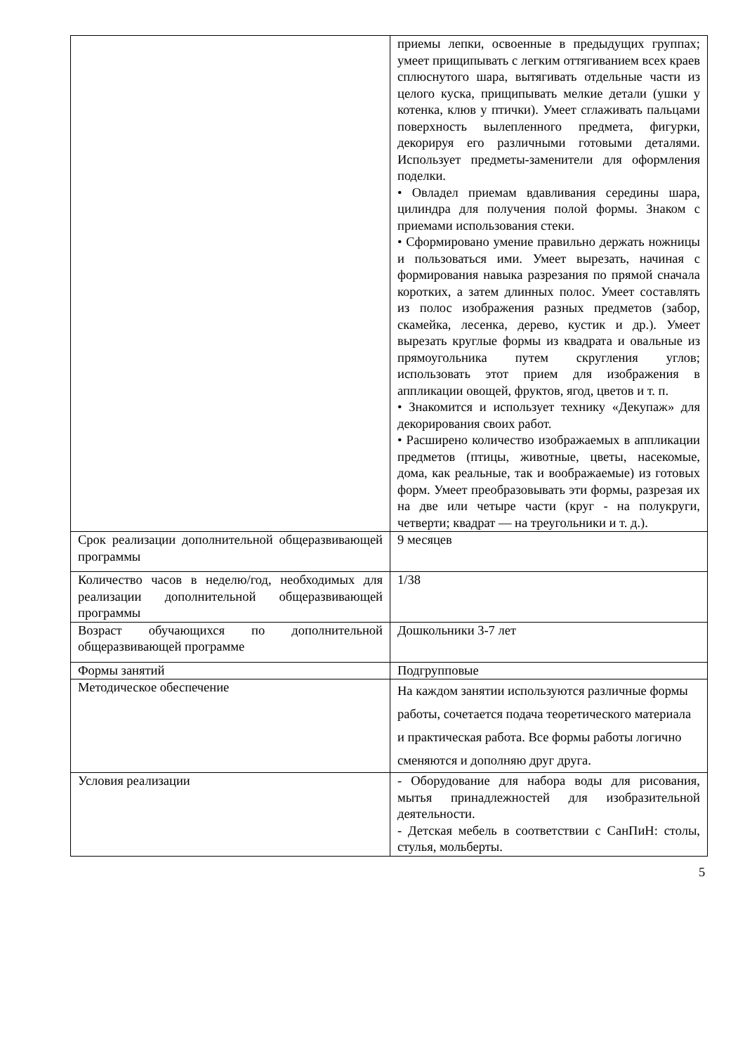| | приемы лепки, освоенные в предыдущих группах; умеет прищипывать с легким оттягиванием всех краев сплюснутого шара, вытягивать отдельные части из целого куска, прищипывать мелкие детали (ушки у котенка, клюв у птички). Умеет сглаживать пальцами поверхность вылепленного предмета, фигурки, декорируя его различными готовыми деталями. Использует предметы-заменители для оформления поделки. • Овладел приемам вдавливания середины шара, цилиндра для получения полой формы. Знаком с приемами использования стеки. • Сформировано умение правильно держать ножницы и пользоваться ими. Умеет вырезать, начиная с формирования навыка разрезания по прямой сначала коротких, а затем длинных полос. Умеет составлять из полос изображения разных предметов (забор, скамейка, лесенка, дерево, кустик и др.). Умеет вырезать круглые формы из квадрата и овальные из прямоугольника путем скругления углов; использовать этот прием для изображения в аппликации овощей, фруктов, ягод, цветов и т. п. • Знакомится и использует технику «Декупаж» для декорирования своих работ. • Расширено количество изображаемых в аппликации предметов (птицы, животные, цветы, насекомые, дома, как реальные, так и воображаемые) из готовых форм. Умеет преобразовывать эти формы, разрезая их на две или четыре части (круг - на полукруги, четверти; квадрат — на треугольники и т. д.). |
| Срок реализации дополнительной общеразвивающей программы | 9 месяцев |
| Количество часов в неделю/год, необходимых для реализации дополнительной общеразвивающей программы | 1/38 |
| Возраст обучающихся по дополнительной общеразвивающей программе | Дошкольники 3-7 лет |
| Формы занятий | Подгрупповые |
| Методическое обеспечение | На каждом занятии используются различные формы работы, сочетается подача теоретического материала и практическая работа. Все формы работы логично сменяются и дополняю друг друга. |
| Условия реализации | - Оборудование для набора воды для рисования, мытья принадлежностей для изобразительной деятельности. - Детская мебель в соответствии с СанПиН: столы, стулья, мольберты. |
5